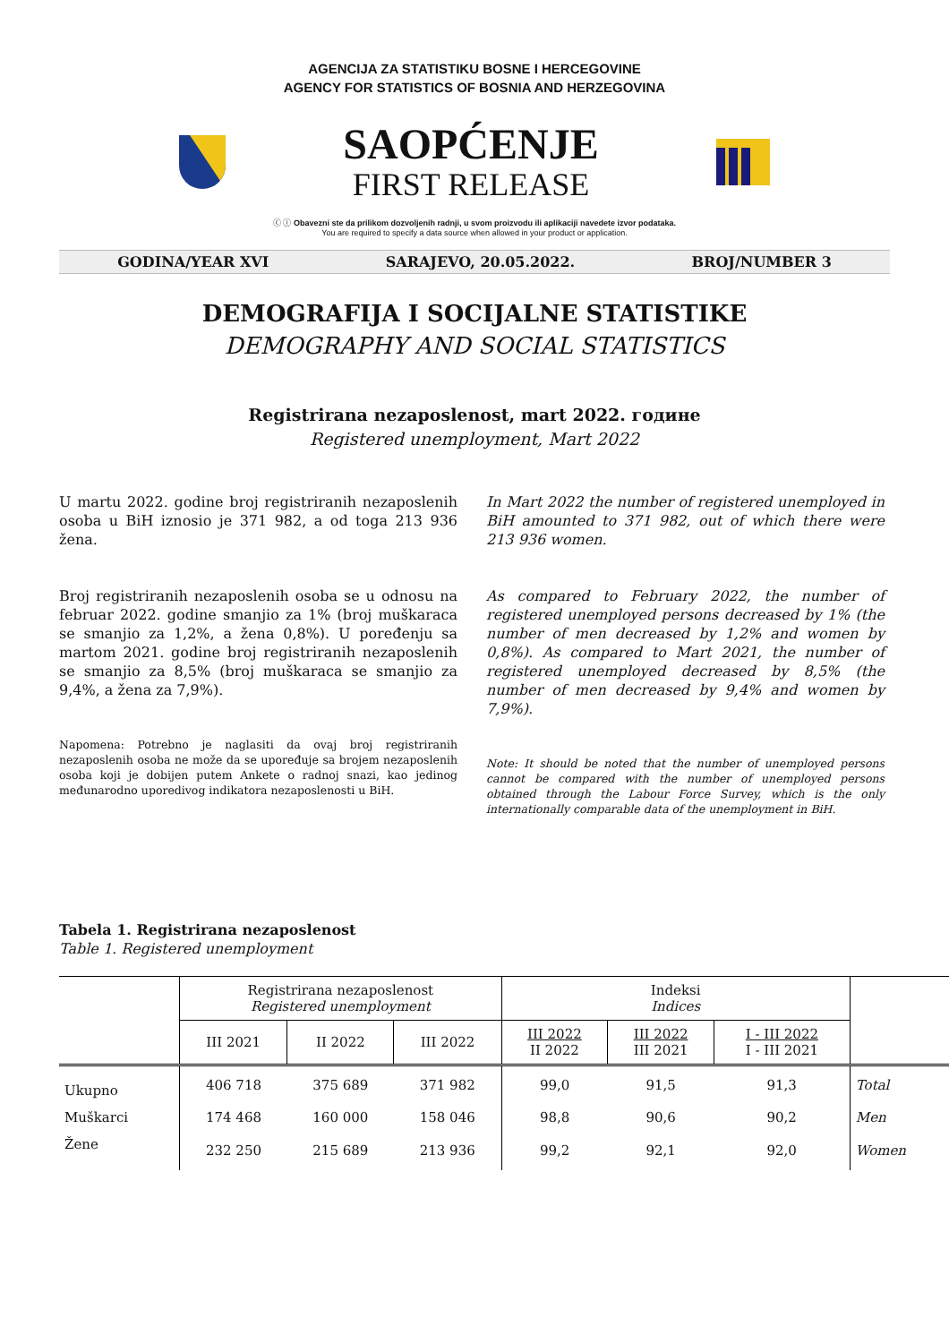AGENCIJA ZA STATISTIKU BOSNE I HERCEGOVINE
AGENCY FOR STATISTICS OF BOSNIA AND HERZEGOVINA
SAOPĆENJE
FIRST RELEASE
ⓒ ⓘ Obavezni ste da prilikom dozvoljenih radnji, u svom proizvodu ili aplikaciji navedete izvor podataka.
You are required to specify a data source when allowed in your product or application.
GODINA/YEAR XVI SARAJEVO, 20.05.2022. BROJ/NUMBER 3
DEMOGRAFIJA I SOCIJALNE STATISTIKE
DEMOGRAPHY AND SOCIAL STATISTICS
Registrirana nezaposlenost, mart 2022. године
Registered unemployment, Mart 2022
U martu 2022. godine broj registriranih nezaposlenih osoba u BiH iznosio je 371 982, a od toga 213 936 žena.
Broj registriranih nezaposlenih osoba se u odnosu na februar 2022. godine smanjio za 1% (broj muškaraca se smanjio za 1,2%, a žena 0,8%). U poređenju sa martom 2021. godine broj registriranih nezaposlenih se smanjio za 8,5% (broj muškaraca se smanjio za 9,4%, a žena za 7,9%).
Napomena: Potrebno je naglasiti da ovaj broj registriranih nezaposlenih osoba ne može da se upoređuje sa brojem nezaposlenih osoba koji je dobijen putem Ankete o radnoj snazi, kao jedinog međunarodno uporedivog indikatora nezaposlenosti u BiH.
In Mart 2022 the number of registered unemployed in BiH amounted to 371 982, out of which there were 213 936 women.
As compared to February 2022, the number of registered unemployed persons decreased by 1% (the number of men decreased by 1,2% and women by 0,8%). As compared to Mart 2021, the number of registered unemployed decreased by 8,5% (the number of men decreased by 9,4% and women by 7,9%).
Note: It should be noted that the number of unemployed persons cannot be compared with the number of unemployed persons obtained through the Labour Force Survey, which is the only internationally comparable data of the unemployment in BiH.
Tabela 1. Registrirana nezaposlenost
Table 1. Registered unemployment
| | Registrirana nezaposlenost Registered unemployment | | | Indeksi Indices | | | |
| --- | --- | --- | --- | --- | --- | --- | --- |
| | III 2021 | II 2022 | III 2022 | III 2022 II 2022 | III 2022 III 2021 | I - III 2022 I - III 2021 | |
| Ukupno | 406 718 | 375 689 | 371 982 | 99,0 | 91,5 | 91,3 | Total |
| Muškarci | 174 468 | 160 000 | 158 046 | 98,8 | 90,6 | 90,2 | Men |
| Žene | 232 250 | 215 689 | 213 936 | 99,2 | 92,1 | 92,0 | Women |